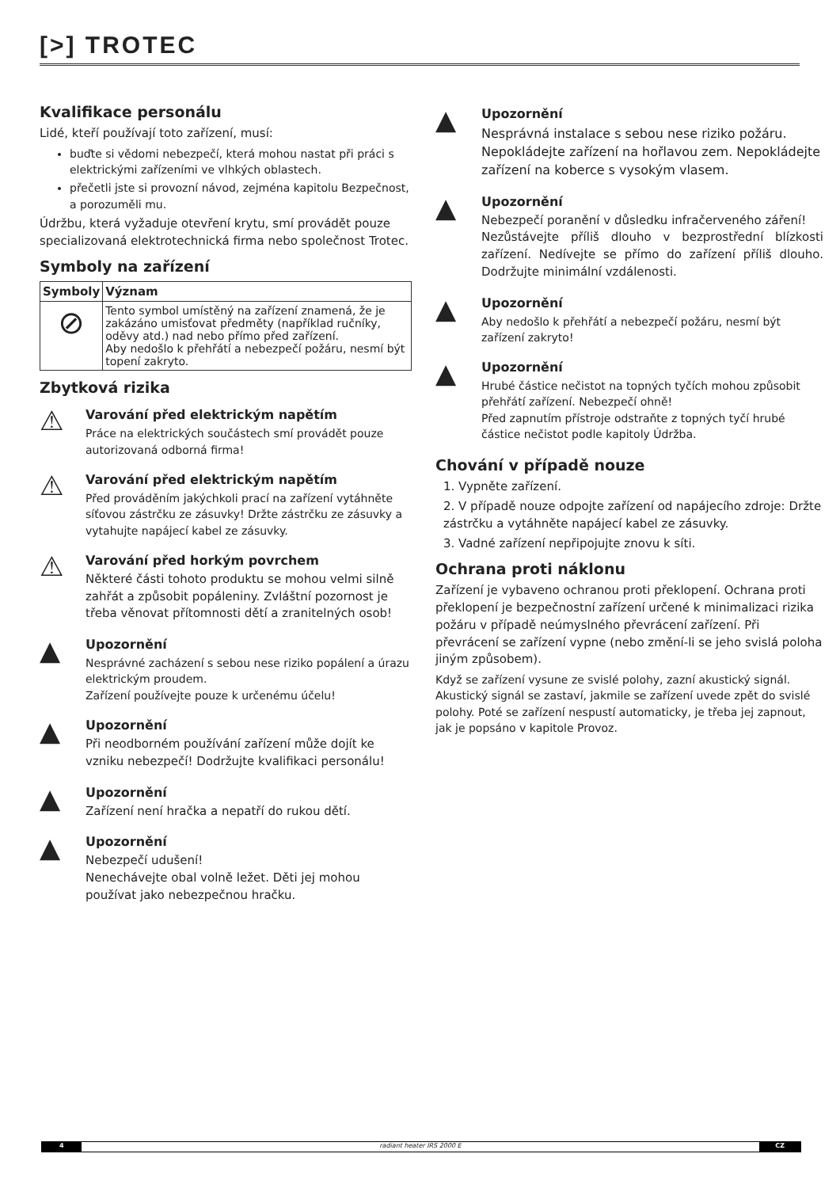[>] TROTEC
Kvalifikace personálu
Lidé, kteří používají toto zařízení, musí:
buďte si vědomi nebezpečí, která mohou nastat při práci s elektrickými zařízeními ve vlhkých oblastech.
přečetli jste si provozní návod, zejména kapitolu Bezpečnost, a porozuměli mu.
Údržbu, která vyžaduje otevření krytu, smí provádět pouze specializovaná elektrotechnická firma nebo společnost Trotec.
Symboly na zařízení
| Symboly | Význam |
| --- | --- |
| ⊘ | Tento symbol umístěný na zařízení znamená, že je zakázáno umisťovat předměty (například ručníky, oděvy atd.) nad nebo přímo před zařízení. Aby nedošlo k přehřátí a nebezpečí požáru, nesmí být topení zakryto. |
Zbytková rizika
⚠
Varování před elektrickým napětím
Práce na elektrických součástech smí provádět pouze autorizovaná odborná firma!
⚠
Varování před elektrickým napětím
Před prováděním jakýchkoli prací na zařízení vytáhněte síťovou zástrčku ze zásuvky! Držte zástrčku ze zásuvky a vytahujte napájecí kabel ze zásuvky.
⚠
Varování před horkým povrchem
Některé části tohoto produktu se mohou velmi silně zahřát a způsobit popáleniny. Zvláštní pozornost je třeba věnovat přítomnosti dětí a zranitelných osob!
▲
Upozornění
Nesprávné zacházení s sebou nese riziko popálení a úrazu elektrickým proudem.
Zařízení používejte pouze k určenému účelu!
▲
Upozornění
Při neodborném používání zařízení může dojít ke vzniku nebezpečí! Dodržujte kvalifikaci personálu!
▲
Upozornění
Zařízení není hračka a nepatří do rukou dětí.
▲
Upozornění
Nebezpečí udušení!
Nenechávejte obal volně ležet. Děti jej mohou používat jako nebezpečnou hračku.
▲
Upozornění
Nesprávná instalace s sebou nese riziko požáru. Nepokládejte zařízení na hořlavou zem. Nepokládejte zařízení na koberce s vysokým vlasem.
▲
Upozornění
Nebezpečí poranění v důsledku infračerveného záření!
Nezůstávejte příliš dlouho v bezprostřední blízkosti zařízení. Nedívejte se přímo do zařízení příliš dlouho. Dodržujte minimální vzdálenosti.
▲
Upozornění
Aby nedošlo k přehřátí a nebezpečí požáru, nesmí být zařízení zakryto!
▲
Upozornění
Hrubé částice nečistot na topných tyčích mohou způsobit přehřátí zařízení. Nebezpečí ohně!
Před zapnutím přístroje odstraňte z topných tyčí hrubé částice nečistot podle kapitoly Údržba.
Chování v případě nouze
1. Vypněte zařízení.
2. V případě nouze odpojte zařízení od napájecího zdroje: Držte zástrčku a vytáhněte napájecí kabel ze zásuvky.
3. Vadné zařízení nepřipojujte znovu k síti.
Ochrana proti náklonu
Zařízení je vybaveno ochranou proti překlopení. Ochrana proti překlopení je bezpečnostní zařízení určené k minimalizaci rizika požáru v případě neúmyslného převrácení zařízení. Při převrácení se zařízení vypne (nebo změní-li se jeho svislá poloha jiným způsobem).
Když se zařízení vysune ze svislé polohy, zazní akustický signál. Akustický signál se zastaví, jakmile se zařízení uvede zpět do svislé polohy. Poté se zařízení nespustí automaticky, je třeba jej zapnout, jak je popsáno v kapitole Provoz.
4 radiant heater IRS 2000 E CZ